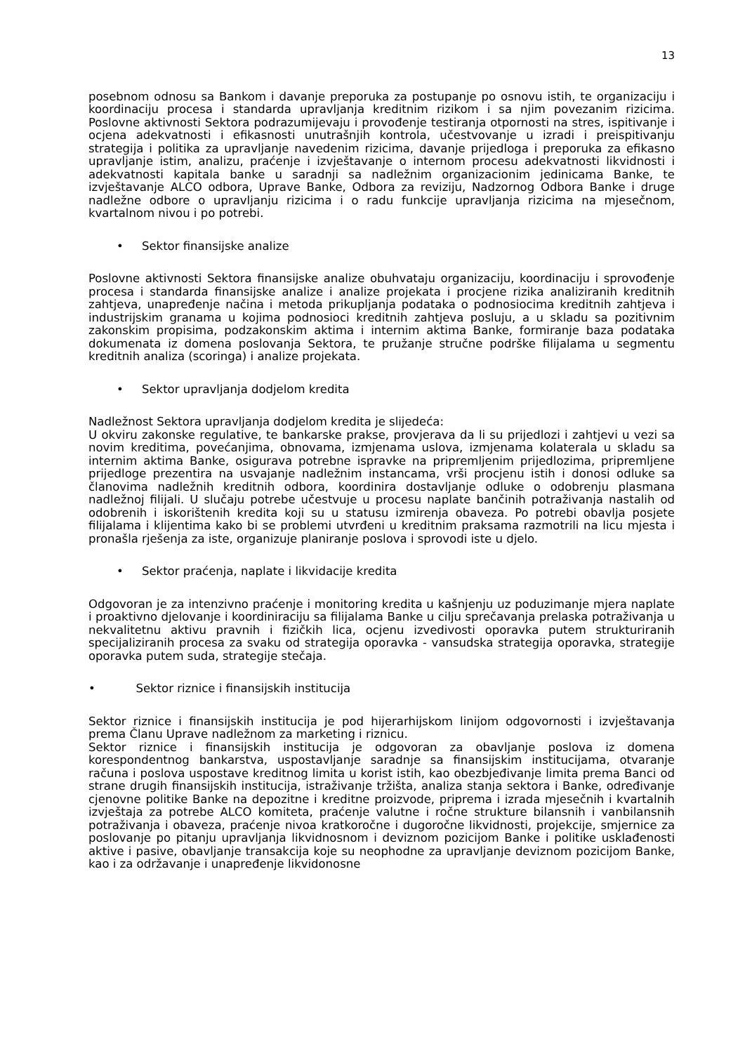13
posebnom odnosu sa Bankom i davanje preporuka za postupanje po osnovu istih, te organizaciju i koordinaciju procesa i standarda upravljanja kreditnim rizikom i sa njim povezanim rizicima. Poslovne aktivnosti Sektora podrazumijevaju i provođenje testiranja otpornosti na stres, ispitivanje i ocjena adekvatnosti i efikasnosti unutrašnjih kontrola, učestvovanje u izradi i preispitivanju strategija i politika za upravljanje navedenim rizicima, davanje prijedloga i preporuka za efikasno upravljanje istim, analizu, praćenje i izvještavanje o internom procesu adekvatnosti likvidnosti i adekvatnosti kapitala banke u saradnji sa nadležnim organizacionim jedinicama Banke, te izvještavanje ALCO odbora, Uprave Banke, Odbora za reviziju, Nadzornog Odbora Banke i druge nadležne odbore o upravljanju rizicima i o radu funkcije upravljanja rizicima na mjesečnom, kvartalnom nivou i po potrebi.
• Sektor finansijske analize
Poslovne aktivnosti Sektora finansijske analize obuhvataju organizaciju, koordinaciju i sprovođenje procesa i standarda finansijske analize i analize projekata i procjene rizika analiziranih kreditnih zahtjeva, unapređenje načina i metoda prikupljanja podataka o podnosiocima kreditnih zahtjeva i industrijskim granama u kojima podnosioci kreditnih zahtjeva posluju, a u skladu sa pozitivnim zakonskim propisima, podzakonskim aktima i internim aktima Banke, formiranje baza podataka dokumenata iz domena poslovanja Sektora, te pružanje stručne podrške filijalama u segmentu kreditnih analiza (scoringa) i analize projekata.
• Sektor upravljanja dodjelom kredita
Nadležnost Sektora upravljanja dodjelom kredita je slijedeća:
U okviru zakonske regulative, te bankarske prakse, provjerava da li su prijedlozi i zahtjevi u vezi sa novim kreditima, povećanjima, obnovama, izmjenama uslova, izmjenama kolaterala u skladu sa internim aktima Banke, osigurava potrebne ispravke na pripremljenim prijedlozima, pripremljene prijedloge prezentira na usvajanje nadležnim instancama, vrši procjenu istih i donosi odluke sa članovima nadležnih kreditnih odbora, koordinira dostavljanje odluke o odobrenju plasmana nadležnoj filijali. U slučaju potrebe učestvuje u procesu naplate bančinih potraživanja nastalih od odobrenih i iskorištenih kredita koji su u statusu izmirenja obaveza. Po potrebi obavlja posjete filijalama i klijentima kako bi se problemi utvrđeni u kreditnim praksama razmotrili na licu mjesta i pronašla rješenja za iste, organizuje planiranje poslova i sprovodi iste u djelo.
• Sektor praćenja, naplate i likvidacije kredita
Odgovoran je za intenzivno praćenje i monitoring kredita u kašnjenju uz poduzimanje mjera naplate i proaktivno djelovanje i koordiniraciju sa filijalama Banke u cilju sprečavanja prelaska potraživanja u nekvalitetnu aktivu pravnih i fizičkih lica, ocjenu izvedivosti oporavka putem strukturiranih specijaliziranih procesa za svaku od strategija oporavka - vansudska strategija oporavka, strategije oporavka putem suda, strategije stečaja.
• Sektor riznice i finansijskih institucija
Sektor riznice i finansijskih institucija je pod hijerarhijskom linijom odgovornosti i izvještavanja prema Članu Uprave nadležnom za marketing i riznicu.
Sektor riznice i finansijskih institucija je odgovoran za obavljanje poslova iz domena korespondentnog bankarstva, uspostavljanje saradnje sa finansijskim institucijama, otvaranje računa i poslova uspostave kreditnog limita u korist istih, kao obezbjeđivanje limita prema Banci od strane drugih finansijskih institucija, istraživanje tržišta, analiza stanja sektora i Banke, određivanje cjenovne politike Banke na depozitne i kreditne proizvode, priprema i izrada mjesečnih i kvartalnih izvještaja za potrebe ALCO komiteta, praćenje valutne i ročne strukture bilansnih i vanbilansnih potraživanja i obaveza, praćenje nivoa kratkoročne i dugoročne likvidnosti, projekcije, smjernice za poslovanje po pitanju upravljanja likvidnosnom i deviznom pozicijom Banke i politike usklađenosti aktive i pasive, obavljanje transakcija koje su neophodne za upravljanje deviznom pozicijom Banke, kao i za održavanje i unapređenje likvidonosne